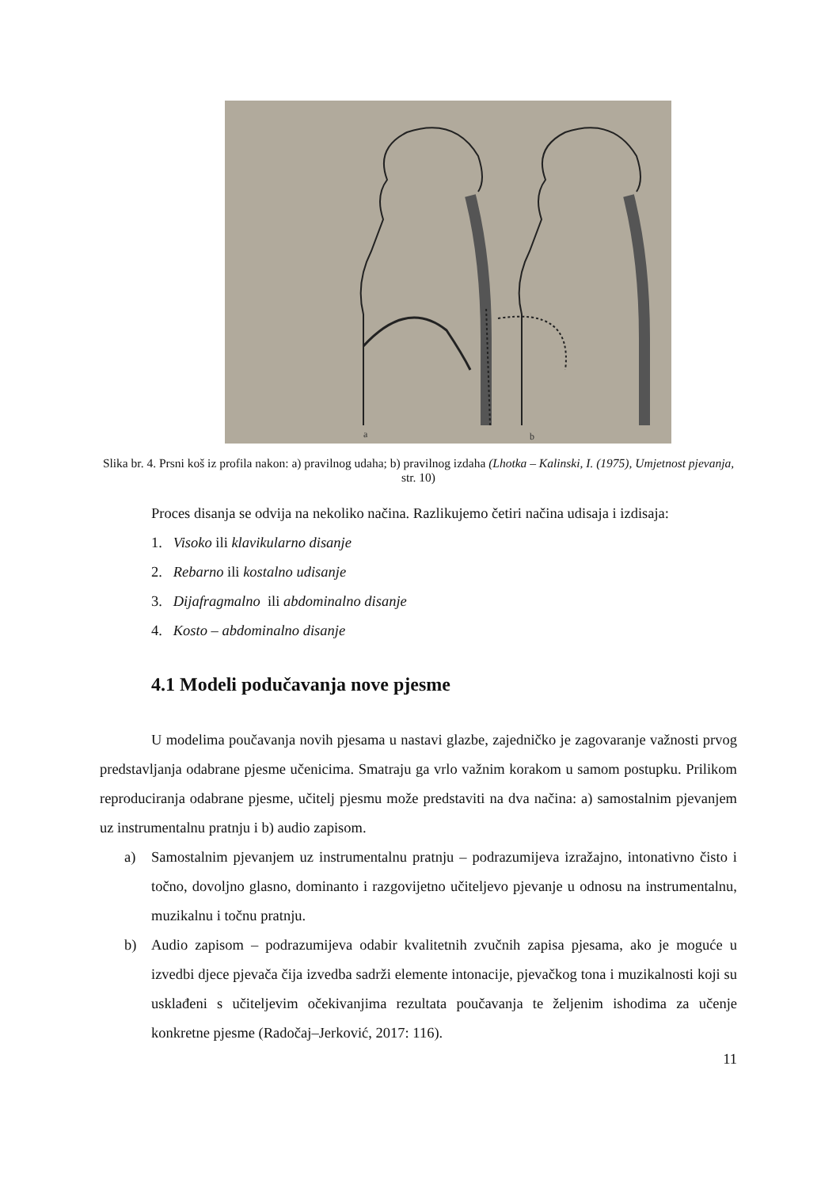a
b
Slika br. 4. Prsni koš iz profila nakon: a) pravilnog udaha; b) pravilnog izdaha (Lhotka – Kalinski, I. (1975), Umjetnost pjevanja, str. 10)
Proces disanja se odvija na nekoliko načina. Razlikujemo četiri načina udisaja i izdisaja:
1. Visoko ili klavikularno disanje
2. Rebarno ili kostalno udisanje
3. Dijafragmalno ili abdominalno disanje
4. Kosto – abdominalno disanje
4.1 Modeli podučavanja nove pjesme
U modelima poučavanja novih pjesama u nastavi glazbe, zajedničko je zagovaranje važnosti prvog predstavljanja odabrane pjesme učenicima. Smatraju ga vrlo važnim korakom u samom postupku. Prilikom reproduciranja odabrane pjesme, učitelj pjesmu može predstaviti na dva načina: a) samostalnim pjevanjem uz instrumentalnu pratnju i b) audio zapisom.
a) Samostalnim pjevanjem uz instrumentalnu pratnju – podrazumijeva izražajno, intonativno čisto i točno, dovoljno glasno, dominanto i razgovijetno učiteljevo pjevanje u odnosu na instrumentalnu, muzikalnu i točnu pratnju.
b) Audio zapisom – podrazumijeva odabir kvalitetnih zvučnih zapisa pjesama, ako je moguće u izvedbi djece pjevača čija izvedba sadrži elemente intonacije, pjevačkog tona i muzikalnosti koji su usklađeni s učiteljevim očekivanjima rezultata poučavanja te željenim ishodima za učenje konkretne pjesme (Radočaj–Jerković, 2017: 116).
11